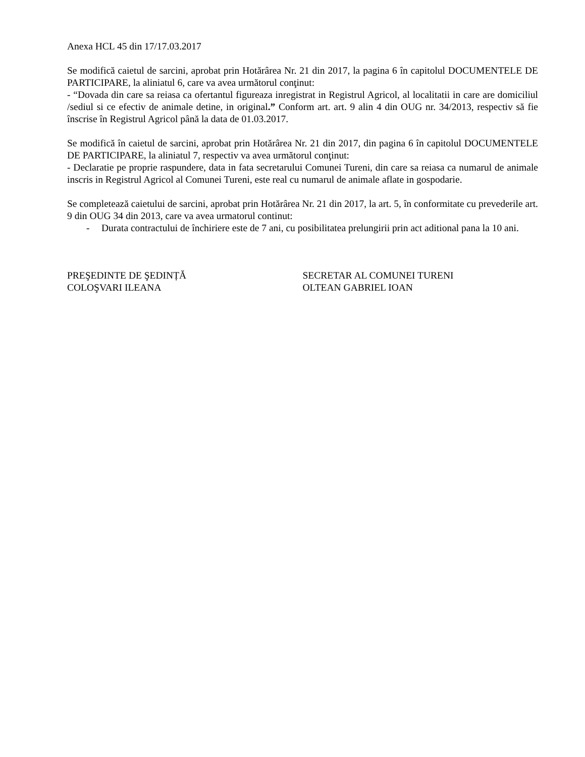Anexa HCL 45 din 17/17.03.2017
Se modifică caietul de sarcini, aprobat prin Hotărârea Nr. 21 din 2017, la pagina 6 în capitolul DOCUMENTELE DE PARTICIPARE, la aliniatul 6, care va avea următorul conţinut:
- “Dovada din care sa reiasa ca ofertantul figureaza inregistrat in Registrul Agricol, al localitatii in care are domiciliul /sediul si ce efectiv de animale detine, in original.” Conform art. art. 9 alin 4 din OUG nr. 34/2013, respectiv să fie înscrise în Registrul Agricol până la data de 01.03.2017.
Se modifică în caietul de sarcini, aprobat prin Hotărârea Nr. 21 din 2017, din pagina 6 în capitolul DOCUMENTELE DE PARTICIPARE, la aliniatul 7, respectiv va avea următorul conţinut:
- Declaratie pe proprie raspundere, data in fata secretarului Comunei Tureni, din care sa reiasa ca numarul de animale inscris in Registrul Agricol al Comunei Tureni, este real cu numarul de animale aflate in gospodarie.
Se completează caietului de sarcini, aprobat prin Hotărârea Nr. 21 din 2017, la art. 5, în conformitate cu prevederile art. 9 din OUG 34 din 2013, care va avea urmatorul continut:
- Durata contractului de închiriere este de 7 ani, cu posibilitatea prelungirii prin act aditional pana la 10 ani.
PREŞEDINTE DE ŞEDINȚĂ
COLOŞVARI ILEANA
SECRETAR AL COMUNEI TURENI
OLTEAN GABRIEL IOAN